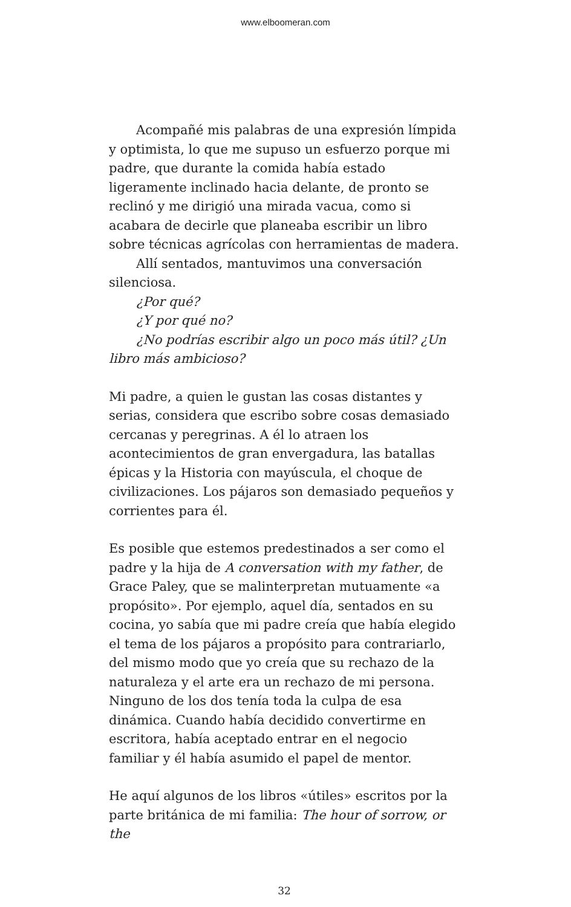www.elboomeran.com
Acompañé mis palabras de una expresión límpida y optimista, lo que me supuso un esfuerzo porque mi padre, que durante la comida había estado ligeramente inclinado hacia delante, de pronto se reclinó y me dirigió una mirada vacua, como si acabara de decirle que planeaba escribir un libro sobre técnicas agrícolas con herramientas de madera.
Allí sentados, mantuvimos una conversación silenciosa.
¿Por qué?
¿Y por qué no?
¿No podrías escribir algo un poco más útil? ¿Un libro más ambicioso?
Mi padre, a quien le gustan las cosas distantes y serias, considera que escribo sobre cosas demasiado cercanas y peregrinas. A él lo atraen los acontecimientos de gran envergadura, las batallas épicas y la Historia con mayúscula, el choque de civilizaciones. Los pájaros son demasiado pequeños y corrientes para él.
Es posible que estemos predestinados a ser como el padre y la hija de A conversation with my father, de Grace Paley, que se malinterpretan mutuamente «a propósito». Por ejemplo, aquel día, sentados en su cocina, yo sabía que mi padre creía que había elegido el tema de los pájaros a propósito para contrariarlo, del mismo modo que yo creía que su rechazo de la naturaleza y el arte era un rechazo de mi persona. Ninguno de los dos tenía toda la culpa de esa dinámica. Cuando había decidido convertirme en escritora, había aceptado entrar en el negocio familiar y él había asumido el papel de mentor.
He aquí algunos de los libros «útiles» escritos por la parte británica de mi familia: The hour of sorrow, or the
32